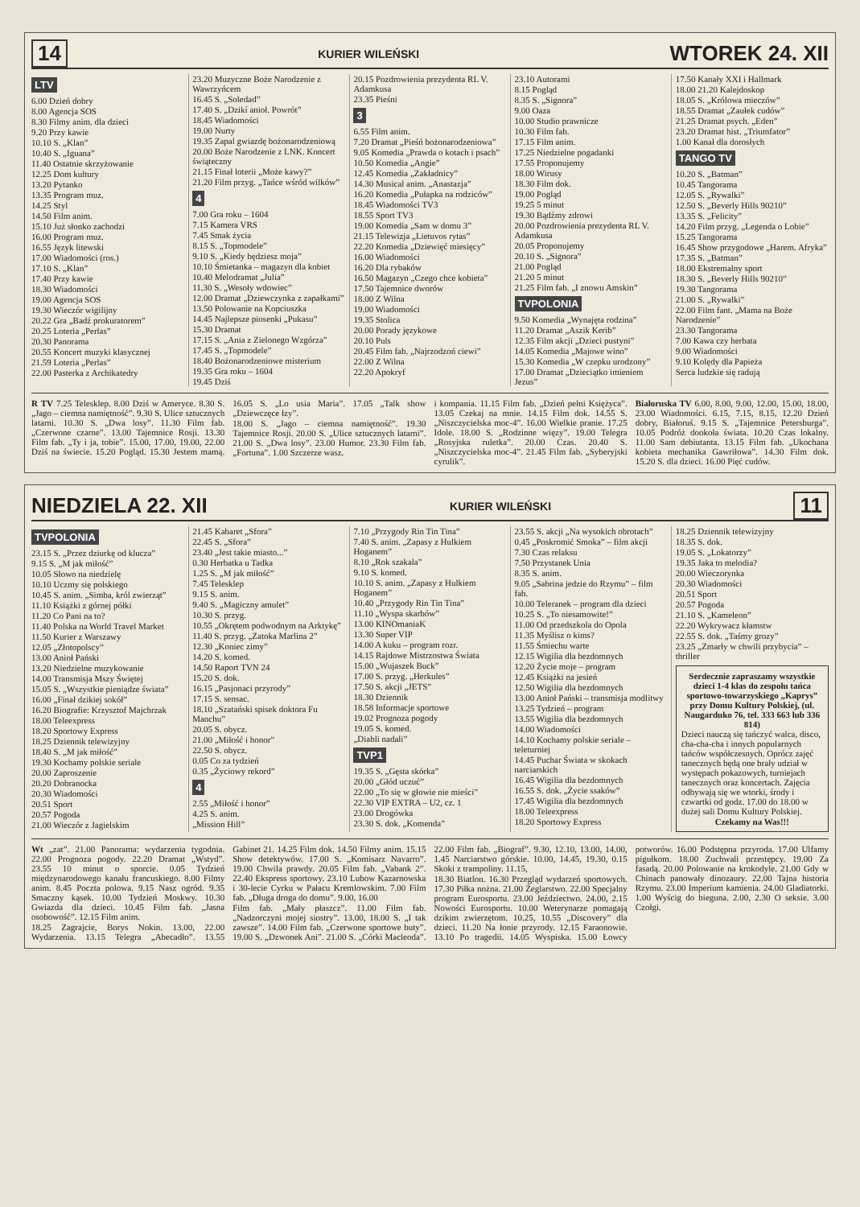14 KURIER WILEŃSKI WTOREK 24. XII
LTV
6.00 Dzień dobry
8.00 Agencja SOS
8.30 Filmy anim. dla dzieci
9.20 Przy kawie
10.10 S. „Klan”
10.40 S. „Iguana”
11.40 Ostatnie skrzyżowanie
12.25 Dom kultury
13.20 Pytanko
13.35 Program muz.
14.25 Styl
14.50 Film anim.
15.10 Już słonko zachodzi
16.00 Program muz.
16.55 Język litewski
17.00 Wiadomości (ros.)
17.10 S. „Klan”
17.40 Przy kawie
18.30 Wiadomości
19.00 Agencja SOS
19.30 Wieczór wigilijny
20.22 Gra „Badź prokuratorem”
20.25 Loteria „Perlas”
20.30 Panorama
20.55 Koncert muzyki klasycznej
21.59 Loteria „Perlas”
22.00 Pasterka z Archikatedry
23.20 Muzyczne Boże Narodzenie z Wawrzyńcem
16.45 S. „Soledad”
17.40 S. „Dzikí anioł. Powrót”
18.45 Wiadomości
19.00 Nurty
19.35 Zapal gwiazdę bożonarodzeniową
20.00 Boże Narodzenie z LNK. Koncert świąteczny
21.15 Finał loterii „Może kawy?”
21.20 Film przyg. „Tańce wśród wilków”
4
7.00 Gra roku – 1604
7.15 Kamera VRS
7.45 Smak życia
8.15 S. „Topmodele”
9.10 S. „Kiedy będziesz moja”
10.10 Śmietanka – magazyn dla kobiet
10.40 Melodramat „Julia”
11.30 S. „Wesoły wdowiec”
12.00 Dramat „Dziewczynka z zapałkami”
13.50 Polowanie na Kopciuszka
14.45 Najlepsze piosenki „Pukasu”
15.30 Dramat
17.15 S. „Ania z Zielonego Wzgórza”
17.45 S. „Topmodele”
18.40 Bożonarodzeniowe misterium
19.35 Gra roku – 1604
19.45 Dziś
20.15 Pozdrowienia prezydenta RL V. Adamkusa
23.35 Pieśni
3
6.55 Film anim.
7.20 Dramat „Pieśń bożonarodzeniowa”
9.05 Komedia „Prawda o kotach i psach”
10.50 Komedia „Angie”
12.45 Komedia „Zakładnicy”
14.30 Musical anim. „Anastazja”
16.20 Komedia „Pułapka na rodziców”
18.45 Wiadomości TV3
18.55 Sport TV3
19.00 Komedia „Sam w domu 3”
21.15 Telewizja „Lietuvos rytas”
22.20 Komedia „Dziewięć miesięcy”
16.00 Wiadomości
16.20 Dla rybaków
16.50 Magazyn „Czego chce kobieta”
17.50 Tajemnice dworów
18.00 Z Wilna
19.00 Wiadomości
19.35 Stolica
20.00 Porady językowe
20.10 Puls
20.45 Film fab. „Najrzodzoń ciewi”
22.00 Z Wilna
22.20 Apokryf
23.10 Autorami
8.15 Pogląd
8.35 S. „Signora”
9.00 Oaza
10.00 Studio prawnicze
10.30 Film fab.
17.15 Film anim.
17.25 Niedzielne pogadanki
17.55 Proponujemy
18.00 Wirusy
18.30 Film dok.
19.00 Pogląd
19.25 5 minut
19.30 Bądźmy zdrowi
20.00 Pozdrowienia prezydenta RL V. Adamkusa
20.05 Proponujemy
20.10 S. „Signora”
21.00 Pogląd
21.20 5 minut
21.25 Film fab. „I znowu Amskin”
TVPOLONIA
9.50 Komedia „Wynajęta rodzina”
11.20 Dramat „Aszik Kerib”
12.35 Film akcji „Dzieci pustyni”
14.05 Komedia „Majowe wino”
15.30 Komedia „W czepku urodzony”
17.00 Dramat „Dzieciątko imieniem Jezus”
17.50 Kanały XXI i Hallmark
18.00 21.20 Kalejdoskop
18.05 S. „Królowa mieczów”
18.55 Dramat „Zaułek cudów”
21.25 Dramat psych. „Eden”
23.20 Dramat hist. „Triumfator”
1.00 Kanał dla dorosłych
TANGO TV
10.20 S. „Batman”
10.45 Tangorama
12.05 S. „Rywalki”
12.50 S. „Beverly Hills 90210”
13.35 S. „Felicity”
14.20 Film przyg. „Legenda o Lobie”
15.25 Tangorama
16.45 Show przygodowe „Harem. Afryka”
17.35 S. „Batman”
18.00 Ekstremalny sport
18.30 S. „Beverly Hills 90210”
19.30 Tangorama
21.00 S. „Rywalki”
22.00 Film fant. „Mama na Boże Narodzenie”
23.30 Tangorama
7.00 Kawa czy herbata
9.00 Wiadomości
9.10 Kolędy dla Papieża
Serca ludzkie się radują
R TV 7.25 Telesklep. 8.00 Dziś w Ameryce. 8.30 S. „Jago – ciemna namiętność”. 9.30 S. Ulice sztucznych latarni. 10.30 S. „Dwa losy”. 11.30 Film fab. „Czerwone czarne”. 13.00 Tajemnice Rosji. 13.30 Film fab. „Ty i ja, tobie”. 15.00, 17.00, 19.00, 22.00 Dziś na świecie. 15.20 Pogląd. 15.30 Jestem mamą. 16.05 S. „Lo usia Maria”. 17.05 „Talk show „Dziewczęce łzy”.
18.00 S. „Jago – ciemna namiętność”. 19.30 Tajemnice Rosji. 20.00 S. „Ulice sztucznych latarni”. 21.00 S. „Dwa losy”. 23.00 Humor. 23.30 Film fab. „Fortuna”. 1.00 Szczerze wasz.
i kompania. 11.15 Film fab. „Dzień pełni Księżyca”. 13.05 Czekaj na mnie. 14.15 Film dok. 14.55 S. „Niszczycielska moc-4”. 16.00 Wielkie pranie. 17.25 Idole. 18.00 S. „Rodzinne więzy”. 19.00 Telegra „Rosyjska ruletka”. 20.00 Czas. 20.40 S. „Niszczycielska moc-4”. 21.45 Film fab. „Syberyjski cyrulik”.
Białoruska TV 6.00, 8.00, 9.00, 12.00, 15.00, 18.00, 23.00 Wiadomości. 6.15, 7.15, 8.15, 12.20 Dzień dobry, Białoruś. 9.15 S. „Tajemnice Petersburga”. 10.05 Podróż dookoła świata. 10.20 Czas lokalny. 11.00 Sam debiutanta. 13.15 Film fab. „Ukochana kobieta mechanika Gawriłowa”. 14.30 Film dok. 15.20 S. dla dzieci. 16.00 Pięć cudów.
NIEDZIELA 22. XII KURIER WILEŃSKI 11
TVPOLONIA
23.15 S. „Przez dziurkę od klucza”
9.15 S. „M jak miłość”
10.05 Słowo na niedzielę
10.10 Uczmy się polskiego
10.45 S. anim. „Simba, król zwierząt”
11.10 Książki z górnej półki
11.20 Co Pani na to?
11.40 Polska na World Travel Market
11.50 Kurier z Warszawy
12.05 „Złotopolscy”
13.00 Anioł Pański
13.20 Niedzielne muzykowanie
14.00 Transmisja Mszy Świętej
15.05 S. „Wszystkie pieniądze świata”
16.00 „Finał dzikiej sokół”
16.20 Biografie: Krzysztof Majchrzak
18.00 Teleexpress
18.20 Sportowy Express
18.25 Dziennik telewizyjny
18.40 S. „M jak miłość”
19.30 Kochamy polskie seriale
20.00 Zaproszenie
20.20 Dobranocka
20.30 Wiadomości
20.51 Sport
20.57 Pogoda
21.00 Wieczór z Jagielskim
21.45 Kabaret „Sfora”
22.45 S. „Sfora”
23.40 „Jest takie miasto...”
0.30 Herbatka u Tadka
1.25 S. „M jak miłość”
7.45 Telesklep
9.15 S. anim.
9.40 S. „Magiczny amulet”
10.30 S. przyg.
10.55 „Okrętem podwodnym na Arktykę”
11.40 S. przyg. „Zatoka Marlina 2”
12.30 „Koniec zimy”
14.20 S. komed.
14.50 Raport TVN 24
15.20 S. dok.
16.15 „Pasjonaci przyrody”
17.15 S. sensac.
18.10 „Szatański spisek doktora Fu Manchu”
20.05 S. obycz.
21.00 „Miłość i honor”
22.50 S. obycz.
0.05 Co za tydzień
0.35 „Życiowy rekord”
4
2.55 „Miłość i honor”
4.25 S. anim.
„Mission Hill”
7.10 „Przygody Rin Tin Tina”
7.40 S. anim. „Zapasy z Hulkiem Hoganem”
8.10 „Rok szakala”
9.10 S. komed.
10.10 S. anim. „Zapasy z Hulkiem Hoganem”
10.40 „Przygody Rin Tin Tina”
11.10 „Wyspa skarbów”
13.00 KINOmaniaK
13.30 Super VIP
14.00 A kuku – program rozr.
14.15 Rajdowe Mistrzostwa Świata
15.00 „Wujaszek Buck”
17.00 S. przyg. „Herkules”
17.50 S. akcji „JETS”
18.30 Dziennik
18.58 Informacje sportowe
19.02 Prognoza pogody
19.05 S. komed.
„Diabli nadali”
TVP1
19.35 S. „Gęsta skórka”
20.00 „Głód uczuć”
22.00 „To się w głowie nie mieści”
22.30 VIP EXTRA – U2, cz. 1
23.00 Drogówka
23.30 S. dok. „Komenda”
23.55 S. akcji „Na wysokich obrotach”
0.45 „Poskromić Smoka” – film akcji
7.30 Czas relaksu
7.50 Przystanek Unia
8.35 S. anim.
9.05 „Sabrina jedzie do Rzymu” – film fab.
10.00 Teleranek – program dla dzieci
10.25 S. „To niesamowite!”
11.00 Od przedszkola do Opola
11.35 Myślisz o kims?
11.55 Śmiechu warte
12.15 Wigilia dla bezdomnych
12.20 Życie moje – program
12.45 Książki na jesień
12.50 Wigilia dla bezdomnych
13.00 Anioł Pański – transmisja modlitwy
13.25 Tydzień – program
13.55 Wigilia dla bezdomnych
14.00 Wiadomości
14.10 Kochamy polskie seriale – teleturniej
14.45 Puchar Świata w skokach narciarskich
16.45 Wigilia dla bezdomnych
16.55 S. dok. „Życie ssaków”
17.45 Wigilia dla bezdomnych
18.00 Teleexpress
18.20 Sportowy Express
18.25 Dziennik telewizyjny
18.35 S. dok.
19.05 S. „Lokatorzy”
19.35 Jaka to melodia?
20.00 Wieczorynka
20.30 Wiadomości
20.51 Sport
20.57 Pogoda
21.10 S. „Kameleon”
22.20 Wykrywacz kłamstw
22.55 S. dok. „Taśmy grozy”
23.25 „Zmarły w chwili przybycia” – thriller
Serdecznie zapraszamy wszystkie dzieci 1-4 klas do zespołu tańca sportowo-towarzyskiego „Kaprys” przy Domu Kultury Polskiej, (ul. Naugarduko 76, tel. 333 663 lub 336 814)
Dzieci nauczą się tańczyć walca, disco, cha-cha-cha i innych popularnych tańców współczesnych. Oprócz zajęć tanecznych będą one brały udział w występach pokazowych, turniejach tanecznych oraz koncertach. Zajęcia odbywają się we wtorki, środy i czwartki od godz. 17.00 do 18.00 w dużej sali Domu Kultury Polskiej.
Czekamy na Was!!!
Wt „zat”. 21.00 Panorama: wydarzenia tygodnia. 22.00 Prognoza pogody. 22.20 Dramat „Wstyd”. 23.55 10 minut o sporcie. 0.05 Tydzień międzynarodowego kanału francuskiego. 8.00 Filmy anim. 8.45 Poczta polowa. 9.15 Nasz ogród. 9.35 Smaczny kąsek. 10.00 Tydzień Moskwy. 10.30 Gwiazda dla dzieci. 10.45 Film fab. „Jasna osobowość”. 12.15 Film anim.
18.25 Zagrajcie, Borys Nokin. 13.00, 22.00 Wydarzenia. 13.15 Telegra „Abecadło”. 13.55 Gabinet 21. 14.25 Film dok. 14.50 Filmy anim. 15.15 Show detektywów. 17.00 S. „Komisarz Navarro”. 19.00 Chwila prawdy. 20.05 Film fab. „Vabank 2”. 22.40 Ekspress sportowy. 23.10 Lubow Kazarnowska i 30-lecie Cyrku w Pałacu Kremlowskim. 7.00 Film fab. „Długa droga do domu”. 9.00, 16.00
Film fab. „Mały płaszcz”. 11.00 Film fab. „Nadzorczyni mojej siostry”. 13.00, 18.00 S. „I tak zawsze”. 14.00 Film fab. „Czerwone sportowe buty”. 19.00 S. „Dzwonek Ani”. 21.00 S. „Córki Macleoda”. 22.00 Film fab. „Biograf”. 9.30, 12.10, 13.00, 14.00, 1.45 Narciarstwo górskie. 10.00, 14.45, 19.30, 0.15 Skoki z trampoliny. 11.15,
18.30 Biatlon. 16.30 Przegląd wydarzeń sportowych. 17.30 Piłka nożna. 21.00 Żeglarstwo. 22.00 Specjalny program Eurosportu. 23.00 Jeździectwo. 24.00, 2.15 Nowości Eurosportu. 10.00 Weterynarze pomagają dzikim zwierzętom. 10.25, 10.55 „Discovery” dla dzieci. 11.20 Na łonie przyrody. 12.15 Faraonowie. 13.10 Po tragedii. 14.05 Wyspiska. 15.00 Łowcy potworów. 16.00 Podstępna przyroda. 17.00 Ulfamy pigułkom. 18.00 Zuchwali przestępcy. 19.00 Za fasadą. 20.00 Polowanie na krokodyle. 21.00 Gdy w Chinach panowały dinozaury. 22.00 Tajna historia Rzymu. 23.00 Imperium kamienia. 24.00 Gladiatorki. 1.00 Wyścig do bieguna. 2.00, 2.30 O seksie. 3.00 Czołgi.